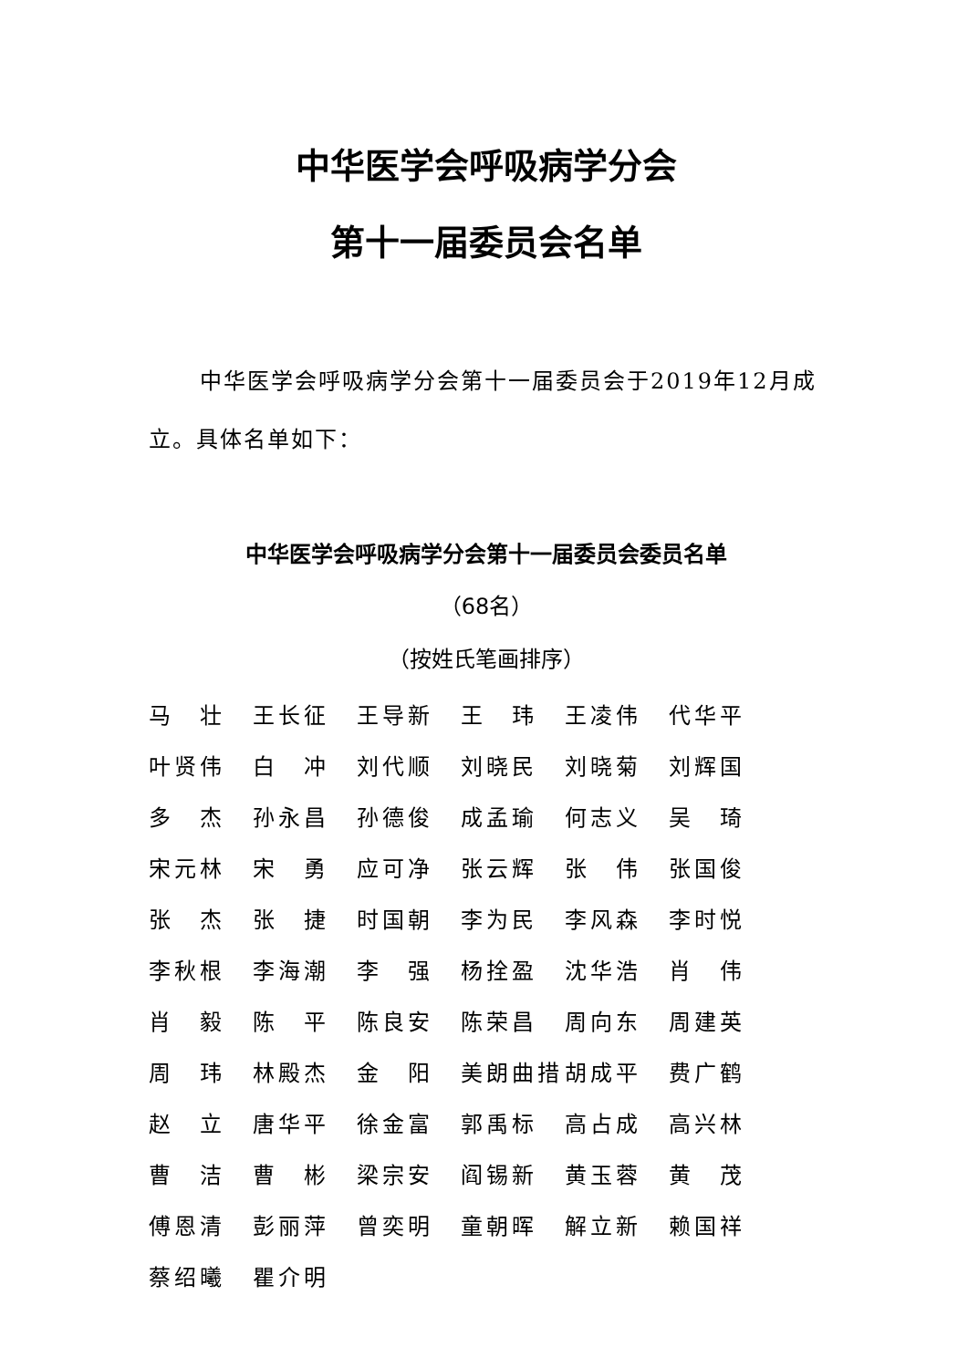中华医学会呼吸病学分会
第十一届委员会名单
中华医学会呼吸病学分会第十一届委员会于2019年12月成立。具体名单如下：
中华医学会呼吸病学分会第十一届委员会委员名单
（68名）
（按姓氏笔画排序）
| 马 壮 | 王长征 | 王导新 | 王 玮 | 王凌伟 | 代华平 |
| 叶贤伟 | 白 冲 | 刘代顺 | 刘晓民 | 刘晓菊 | 刘辉国 |
| 多 杰 | 孙永昌 | 孙德俊 | 成孟瑜 | 何志义 | 吴 琦 |
| 宋元林 | 宋 勇 | 应可净 | 张云辉 | 张 伟 | 张国俊 |
| 张 杰 | 张 捷 | 时国朝 | 李为民 | 李风森 | 李时悦 |
| 李秋根 | 李海潮 | 李 强 | 杨拴盈 | 沈华浩 | 肖 伟 |
| 肖 毅 | 陈 平 | 陈良安 | 陈荣昌 | 周向东 | 周建英 |
| 周 玮 | 林殿杰 | 金 阳 | 美朗曲措 | 胡成平 | 费广鹤 |
| 赵 立 | 唐华平 | 徐金富 | 郭禹标 | 高占成 | 高兴林 |
| 曹 洁 | 曹 彬 | 梁宗安 | 阎锡新 | 黄玉蓉 | 黄 茂 |
| 傅恩清 | 彭丽萍 | 曾奕明 | 童朝晖 | 解立新 | 赖国祥 |
| 蔡绍曦 | 瞿介明 | | | | |